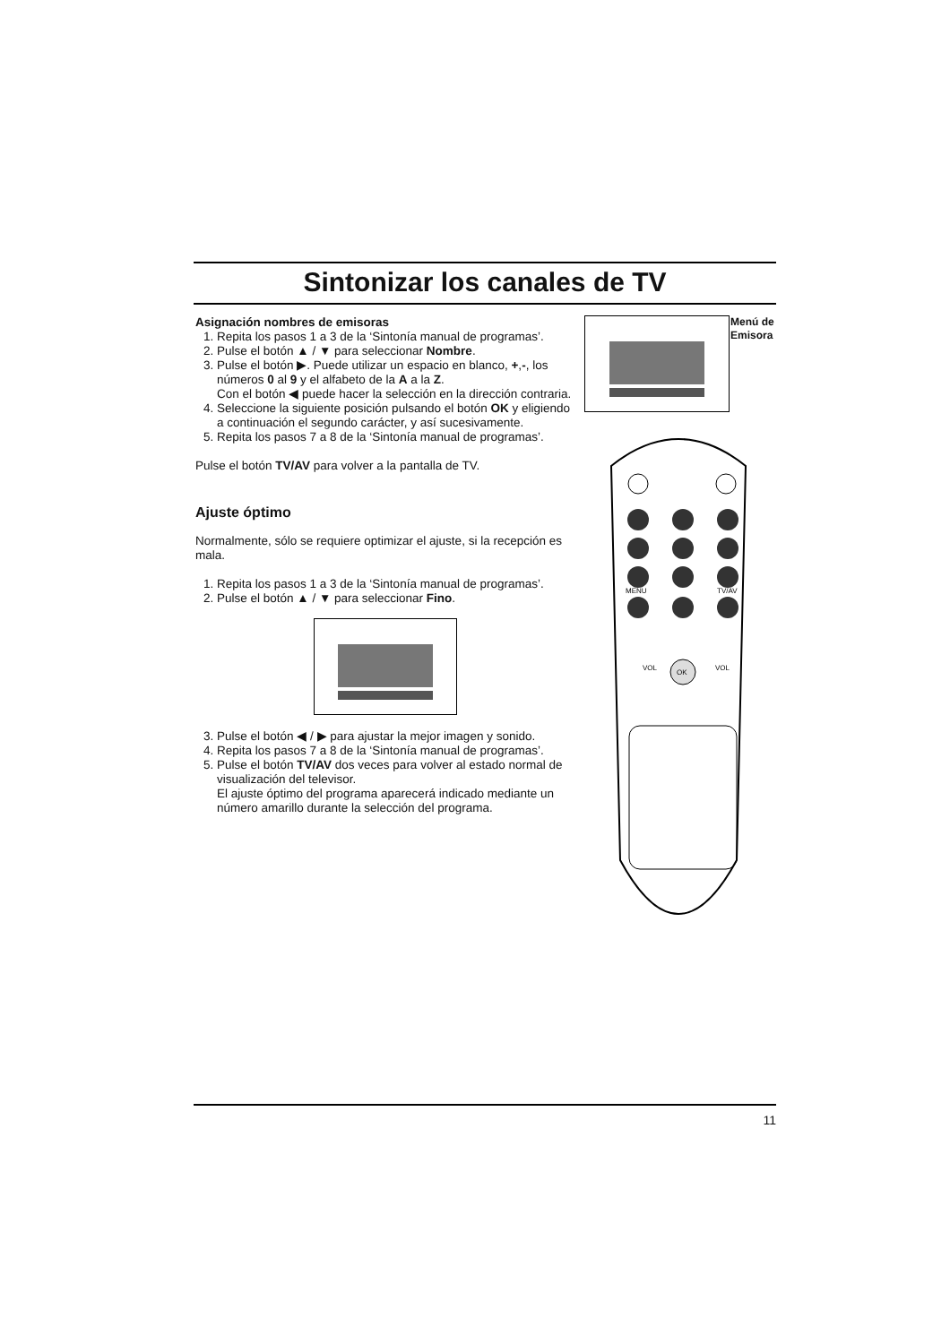Sintonizar los canales de TV
Asignación nombres de emisoras
1. Repita los pasos 1 a 3 de la ‘Sintonía manual de programas’.
2. Pulse el botón ▲ / ▼ para seleccionar Nombre.
3. Pulse el botón ▶. Puede utilizar un espacio en blanco, +,-, los números 0 al 9 y el alfabeto de la A a la Z.
Con el botón ◀ puede hacer la selección en la dirección contraria.
4. Seleccione la siguiente posición pulsando el botón OK y eligiendo a continuación el segundo carácter, y así sucesivamente.
5. Repita los pasos 7 a 8 de la ‘Sintonía manual de programas’.
Pulse el botón TV/AV para volver a la pantalla de TV.
Ajuste óptimo
Normalmente, sólo se requiere optimizar el ajuste, si la recepción es mala.
1. Repita los pasos 1 a 3 de la ‘Sintonía manual de programas’.
2. Pulse el botón ▲ / ▼ para seleccionar Fino.
3. Pulse el botón ◀ / ▶ para ajustar la mejor imagen y sonido.
4. Repita los pasos 7 a 8 de la ‘Sintonía manual de programas’.
5. Pulse el botón TV/AV dos veces para volver al estado normal de visualización del televisor.
El ajuste óptimo del programa aparecerá indicado mediante un número amarillo durante la selección del programa.
MENU
TV/AV
OK
VOL
VOL
Menú de
Emisora
11